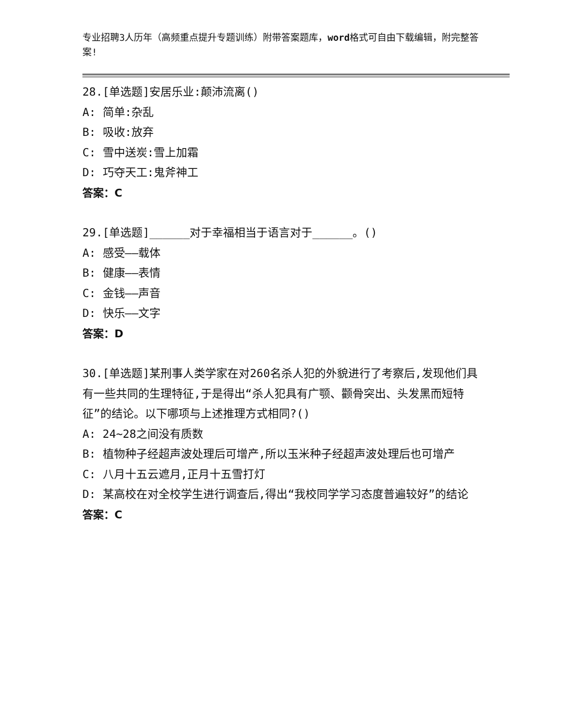专业招聘3人历年（高频重点提升专题训练）附带答案题库，word格式可自由下载编辑，附完整答案!
28.[单选题]安居乐业:颠沛流离()
A: 简单:杂乱
B: 吸收:放弃
C: 雪中送炭:雪上加霜
D: 巧夺天工:鬼斧神工
答案：C
29.[单选题]______对于幸福相当于语言对于______。()
A: 感受——载体
B: 健康——表情
C: 金钱——声音
D: 快乐——文字
答案：D
30.[单选题]某刑事人类学家在对260名杀人犯的外貌进行了考察后,发现他们具有一些共同的生理特征,于是得出“杀人犯具有广颚、颧骨突出、头发黑而短特征”的结论。以下哪项与上述推理方式相同?()
A: 24~28之间没有质数
B: 植物种子经超声波处理后可增产,所以玉米种子经超声波处理后也可增产
C: 八月十五云遮月,正月十五雪打灯
D: 某高校在对全校学生进行调查后,得出“我校同学学习态度普遍较好”的结论
答案：C